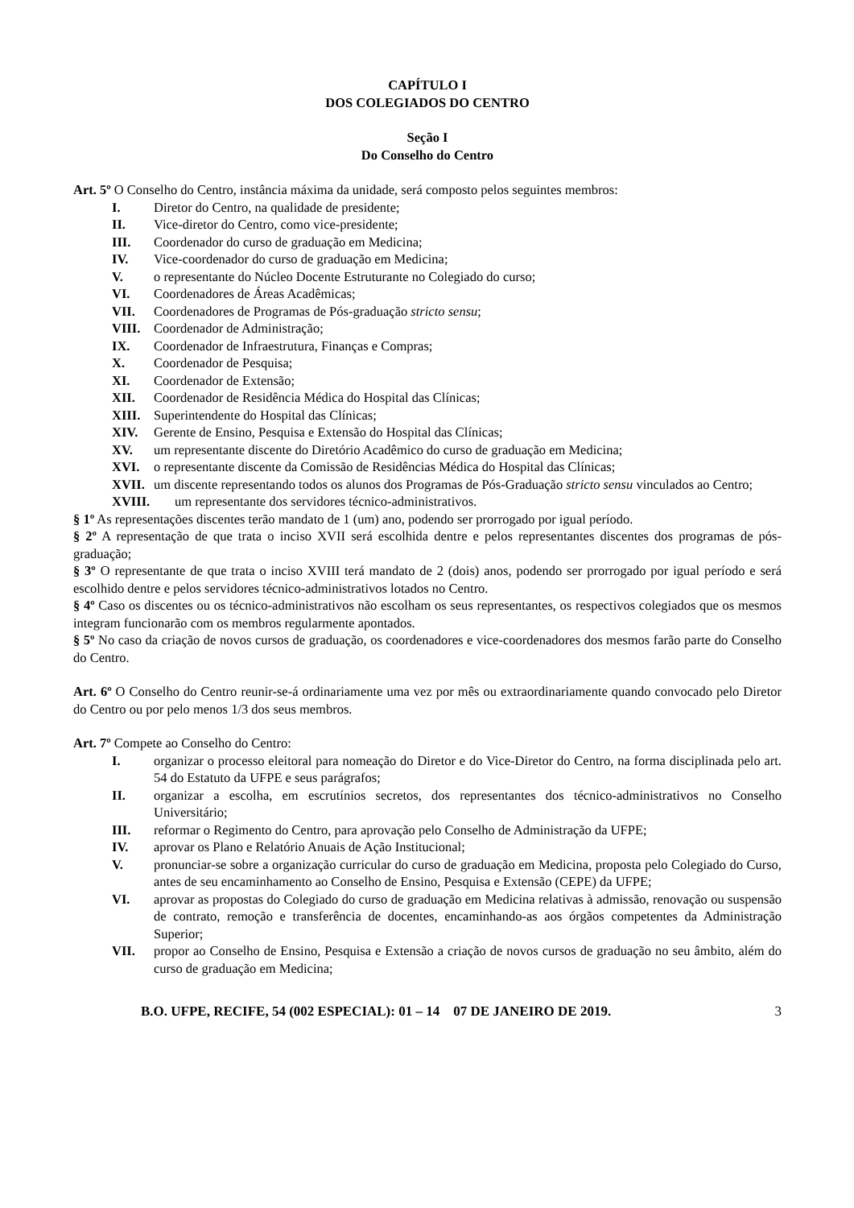CAPÍTULO I
DOS COLEGIADOS DO CENTRO
Seção I
Do Conselho do Centro
Art. 5º O Conselho do Centro, instância máxima da unidade, será composto pelos seguintes membros:
I. Diretor do Centro, na qualidade de presidente;
II. Vice-diretor do Centro, como vice-presidente;
III. Coordenador do curso de graduação em Medicina;
IV. Vice-coordenador do curso de graduação em Medicina;
V. o representante do Núcleo Docente Estruturante no Colegiado do curso;
VI. Coordenadores de Áreas Acadêmicas;
VII. Coordenadores de Programas de Pós-graduação stricto sensu;
VIII. Coordenador de Administração;
IX. Coordenador de Infraestrutura, Finanças e Compras;
X. Coordenador de Pesquisa;
XI. Coordenador de Extensão;
XII. Coordenador de Residência Médica do Hospital das Clínicas;
XIII. Superintendente do Hospital das Clínicas;
XIV. Gerente de Ensino, Pesquisa e Extensão do Hospital das Clínicas;
XV. um representante discente do Diretório Acadêmico do curso de graduação em Medicina;
XVI. o representante discente da Comissão de Residências Médica do Hospital das Clínicas;
XVII. um discente representando todos os alunos dos Programas de Pós-Graduação stricto sensu vinculados ao Centro;
XVIII. um representante dos servidores técnico-administrativos.
§ 1º As representações discentes terão mandato de 1 (um) ano, podendo ser prorrogado por igual período.
§ 2º A representação de que trata o inciso XVII será escolhida dentre e pelos representantes discentes dos programas de pós-graduação;
§ 3º O representante de que trata o inciso XVIII terá mandato de 2 (dois) anos, podendo ser prorrogado por igual período e será escolhido dentre e pelos servidores técnico-administrativos lotados no Centro.
§ 4º Caso os discentes ou os técnico-administrativos não escolham os seus representantes, os respectivos colegiados que os mesmos integram funcionarão com os membros regularmente apontados.
§ 5º No caso da criação de novos cursos de graduação, os coordenadores e vice-coordenadores dos mesmos farão parte do Conselho do Centro.
Art. 6º O Conselho do Centro reunir-se-á ordinariamente uma vez por mês ou extraordinariamente quando convocado pelo Diretor do Centro ou por pelo menos 1/3 dos seus membros.
Art. 7º Compete ao Conselho do Centro:
I. organizar o processo eleitoral para nomeação do Diretor e do Vice-Diretor do Centro, na forma disciplinada pelo art. 54 do Estatuto da UFPE e seus parágrafos;
II. organizar a escolha, em escrutínios secretos, dos representantes dos técnico-administrativos no Conselho Universitário;
III. reformar o Regimento do Centro, para aprovação pelo Conselho de Administração da UFPE;
IV. aprovar os Plano e Relatório Anuais de Ação Institucional;
V. pronunciar-se sobre a organização curricular do curso de graduação em Medicina, proposta pelo Colegiado do Curso, antes de seu encaminhamento ao Conselho de Ensino, Pesquisa e Extensão (CEPE) da UFPE;
VI. aprovar as propostas do Colegiado do curso de graduação em Medicina relativas à admissão, renovação ou suspensão de contrato, remoção e transferência de docentes, encaminhando-as aos órgãos competentes da Administração Superior;
VII. propor ao Conselho de Ensino, Pesquisa e Extensão a criação de novos cursos de graduação no seu âmbito, além do curso de graduação em Medicina;
B.O. UFPE, RECIFE, 54 (002 ESPECIAL): 01 – 14 07 DE JANEIRO DE 2019. 3